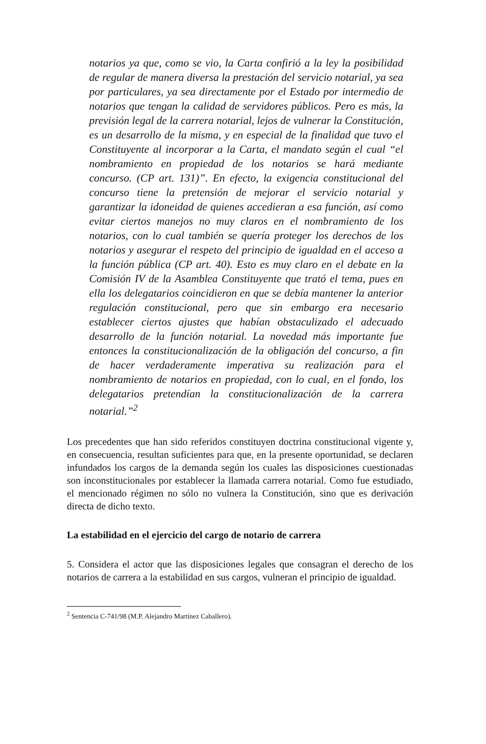notarios ya que, como se vio, la Carta confirió a la ley la posibilidad de regular de manera diversa la prestación del servicio notarial, ya sea por particulares, ya sea directamente por el Estado por intermedio de notarios que tengan la calidad de servidores públicos. Pero es más, la previsión legal de la carrera notarial, lejos de vulnerar la Constitución, es un desarrollo de la misma, y en especial de la finalidad que tuvo el Constituyente al incorporar a la Carta, el mandato según el cual “el nombramiento en propiedad de los notarios se hará mediante concurso. (CP art. 131)”. En efecto, la exigencia constitucional del concurso tiene la pretensión de mejorar el servicio notarial y garantizar la idoneidad de quienes accedieran a esa función, así como evitar ciertos manejos no muy claros en el nombramiento de los notarios, con lo cual también se quería proteger los derechos de los notarios y asegurar el respeto del principio de igualdad en el acceso a la función pública (CP art. 40). Esto es muy claro en el debate en la Comisión IV de la Asamblea Constituyente que trató el tema, pues en ella los delegatarios coincidieron en que se debía mantener la anterior regulación constitucional, pero que sin embargo era necesario establecer ciertos ajustes que habían obstaculizado el adecuado desarrollo de la función notarial. La novedad más importante fue entonces la constitucionalización de la obligación del concurso, a fin de hacer verdaderamente imperativa su realización para el nombramiento de notarios en propiedad, con lo cual, en el fondo, los delegatarios pretendían la constitucionalización de la carrera notarial.”<sup>2</sup>
Los precedentes que han sido referidos constituyen doctrina constitucional vigente y, en consecuencia, resultan suficientes para que, en la presente oportunidad, se declaren infundados los cargos de la demanda según los cuales las disposiciones cuestionadas son inconstitucionales por establecer la llamada carrera notarial. Como fue estudiado, el mencionado régimen no sólo no vulnera la Constitución, sino que es derivación directa de dicho texto.
La estabilidad en el ejercicio del cargo de notario de carrera
5. Considera el actor que las disposiciones legales que consagran el derecho de los notarios de carrera a la estabilidad en sus cargos, vulneran el principio de igualdad.
<sup>2</sup> Sentencia C-741/98 (M.P. Alejandro Martínez Caballero).